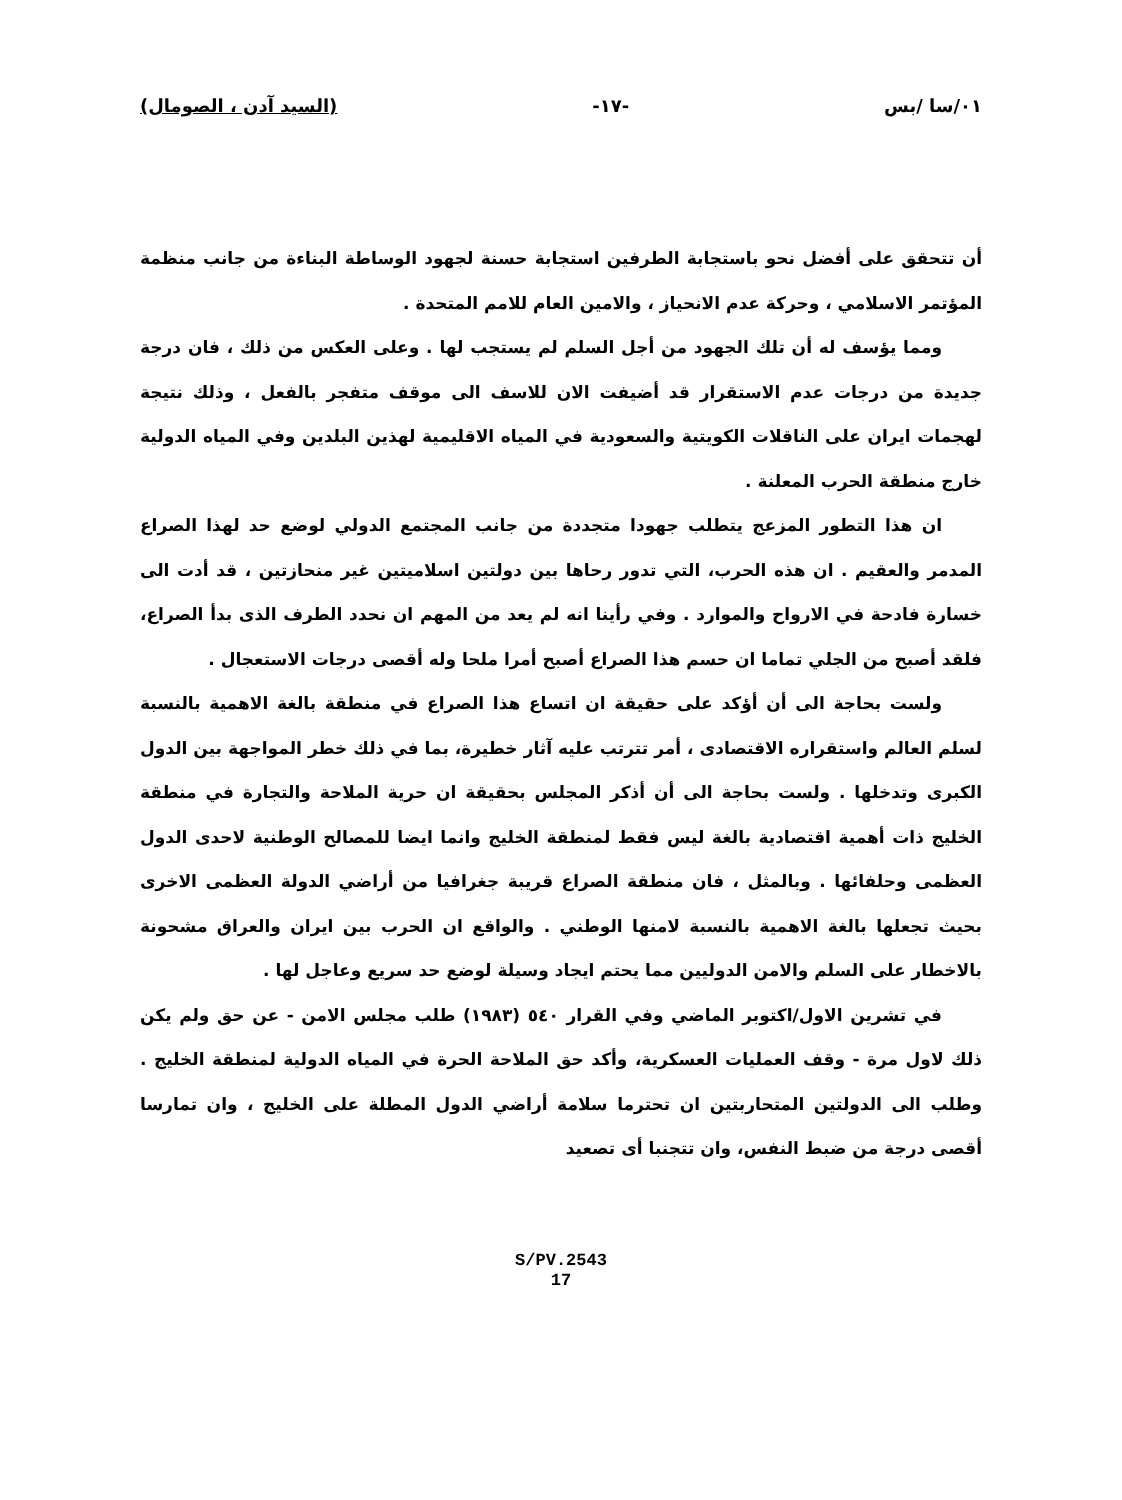٠١/سا /بس -١٧- (السيد آدن ، الصومال)
أن تتحقق على أفضل نحو باستجابة الطرفين استجابة حسنة لجهود الوساطة البناءة من جانب منظمة المؤتمر الاسلامي ، وحركة عدم الانحياز ، والامين العام للامم المتحدة .
ومما يؤسف له أن تلك الجهود من أجل السلم لم يستجب لها . وعلى العكس من ذلك ، فان درجة جديدة من درجات عدم الاستقرار قد أضيفت الان للاسف الى موقف متفجر بالفعل ، وذلك نتيجة لهجمات ايران على الناقلات الكويتية والسعودية في المياه الاقليمية لهذين البلدين وفي المياه الدولية خارج منطقة الحرب المعلنة .
ان هذا التطور المزعج يتطلب جهودا متجددة من جانب المجتمع الدولي لوضع حد لهذا الصراع المدمر والعقيم . ان هذه الحرب، التي تدور رحاها بين دولتين اسلاميتين غير منحازتين ، قد أدت الى خسارة فادحة في الارواح والموارد . وفي رأينا انه لم يعد من المهم ان نحدد الطرف الذى بدأ الصراع، فلقد أصبح من الجلي تماما ان حسم هذا الصراع أصبح أمرا ملحا وله أقصى درجات الاستعجال .
ولست بحاجة الى أن أؤكد على حقيقة ان اتساع هذا الصراع في منطقة بالغة الاهمية بالنسبة لسلم العالم واستقراره الاقتصادى ، أمر تترتب عليه آثار خطيرة، بما في ذلك خطر المواجهة بين الدول الكبرى وتدخلها . ولست بحاجة الى أن أذكر المجلس بحقيقة ان حرية الملاحة والتجارة في منطقة الخليج ذات أهمية اقتصادية بالغة ليس فقط لمنطقة الخليج وانما ايضا للمصالح الوطنية لاحدى الدول العظمى وحلفائها . وبالمثل ، فان منطقة الصراع قريبة جغرافيا من أراضي الدولة العظمى الاخرى بحيث تجعلها بالغة الاهمية بالنسبة لامنها الوطني . والواقع ان الحرب بين ايران والعراق مشحونة بالاخطار على السلم والامن الدوليين مما يحتم ايجاد وسيلة لوضع حد سريع وعاجل لها .
في تشرين الاول/اكتوبر الماضي وفي القرار ٥٤٠ (١٩٨٣) طلب مجلس الامن - عن حق ولم يكن ذلك لاول مرة - وقف العمليات العسكرية، وأكد حق الملاحة الحرة في المياه الدولية لمنطقة الخليج . وطلب الى الدولتين المتحاربتين ان تحترما سلامة أراضي الدول المطلة على الخليج ، وان تمارسا أقصى درجة من ضبط النفس، وان تتجنبا أى تصعيد
S/PV.2543
17